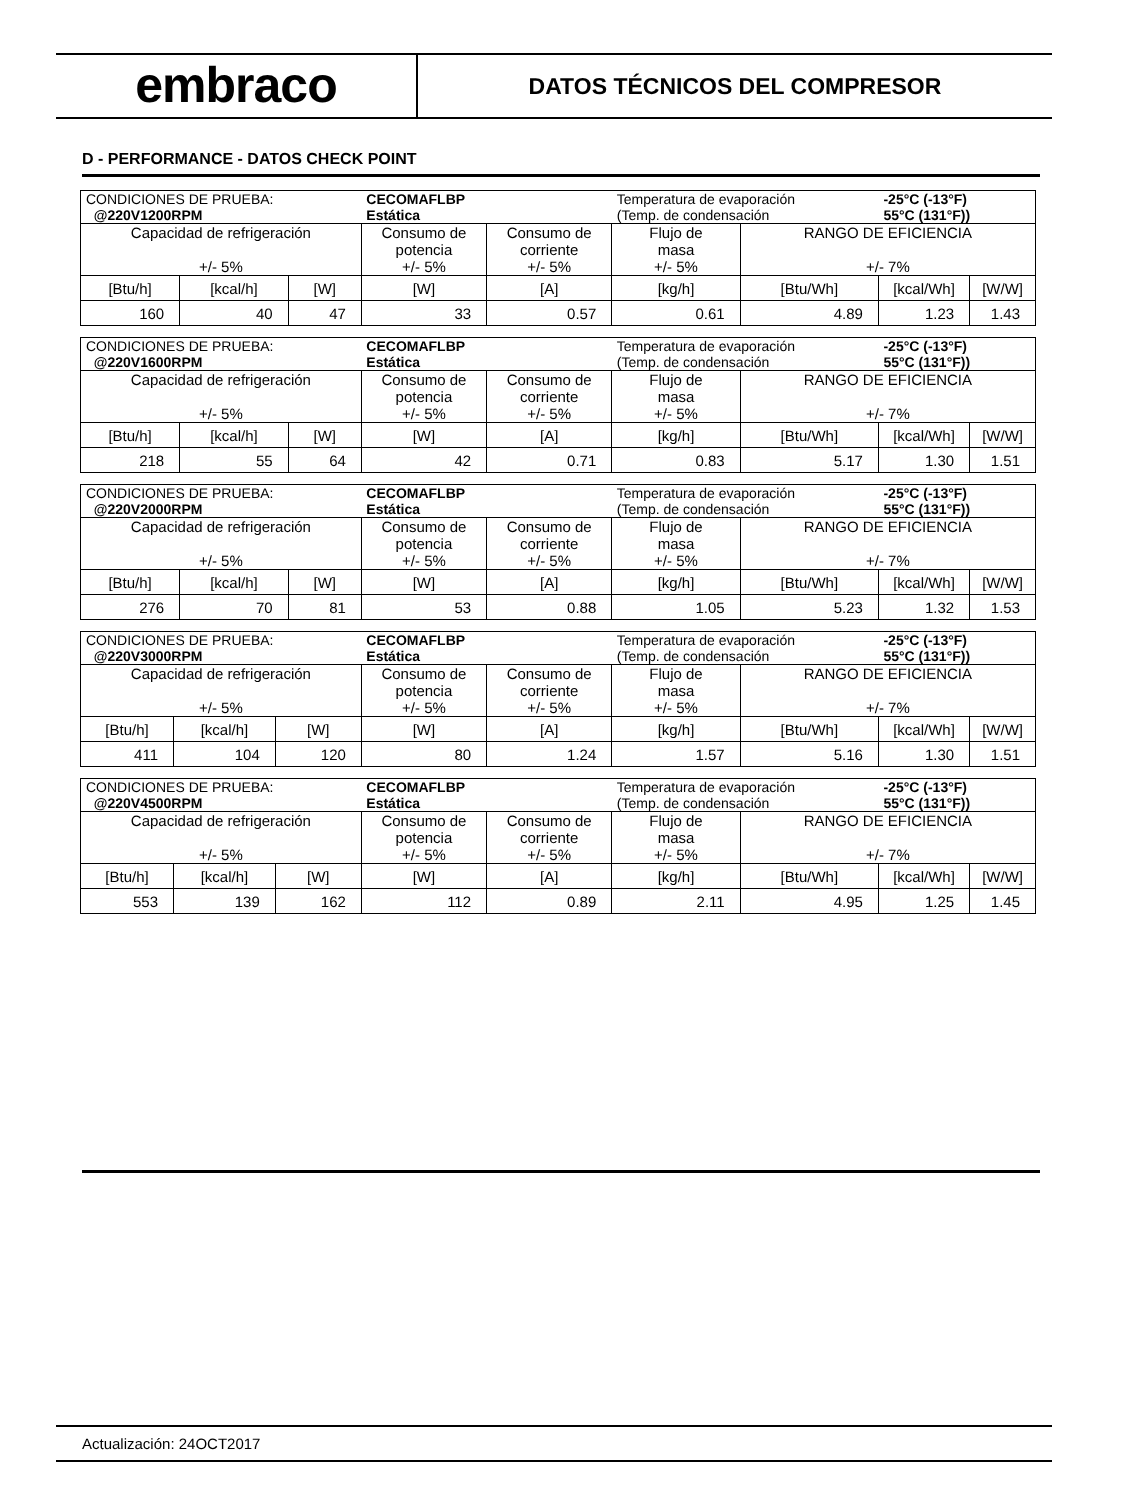embraco
DATOS TÉCNICOS DEL COMPRESOR
D - PERFORMANCE - DATOS CHECK POINT
| CONDICIONES DE PRUEBA: @220V1200RPM | | | CECOMAFLBP Estática | | Temperatura de evaporación (Temp. de condensación | | -25°C (-13°F) 55°C (131°F)) | |
| Capacidad de refrigeración +/- 5% | | | Consumo de potencia +/- 5% | Consumo de corriente +/- 5% | Flujo de masa +/- 5% | RANGO DE EFICIENCIA +/- 7% | | |
| [Btu/h] | [kcal/h] | [W] | [W] | [A] | [kg/h] | [Btu/Wh] | [kcal/Wh] | [W/W] |
| 160 | 40 | 47 | 33 | 0.57 | 0.61 | 4.89 | 1.23 | 1.43 |
| CONDICIONES DE PRUEBA: @220V1600RPM | | | CECOMAFLBP Estática | | Temperatura de evaporación (Temp. de condensación | | -25°C (-13°F) 55°C (131°F)) | |
| Capacidad de refrigeración +/- 5% | | | Consumo de potencia +/- 5% | Consumo de corriente +/- 5% | Flujo de masa +/- 5% | RANGO DE EFICIENCIA +/- 7% | | |
| [Btu/h] | [kcal/h] | [W] | [W] | [A] | [kg/h] | [Btu/Wh] | [kcal/Wh] | [W/W] |
| 218 | 55 | 64 | 42 | 0.71 | 0.83 | 5.17 | 1.30 | 1.51 |
| CONDICIONES DE PRUEBA: @220V2000RPM | | | CECOMAFLBP Estática | | Temperatura de evaporación (Temp. de condensación | | -25°C (-13°F) 55°C (131°F)) | |
| Capacidad de refrigeración +/- 5% | | | Consumo de potencia +/- 5% | Consumo de corriente +/- 5% | Flujo de masa +/- 5% | RANGO DE EFICIENCIA +/- 7% | | |
| [Btu/h] | [kcal/h] | [W] | [W] | [A] | [kg/h] | [Btu/Wh] | [kcal/Wh] | [W/W] |
| 276 | 70 | 81 | 53 | 0.88 | 1.05 | 5.23 | 1.32 | 1.53 |
| CONDICIONES DE PRUEBA: @220V3000RPM | | | CECOMAFLBP Estática | | Temperatura de evaporación (Temp. de condensación | | -25°C (-13°F) 55°C (131°F)) | |
| Capacidad de refrigeración +/- 5% | | | Consumo de potencia +/- 5% | Consumo de corriente +/- 5% | Flujo de masa +/- 5% | RANGO DE EFICIENCIA +/- 7% | | |
| [Btu/h] | [kcal/h] | [W] | [W] | [A] | [kg/h] | [Btu/Wh] | [kcal/Wh] | [W/W] |
| 411 | 104 | 120 | 80 | 1.24 | 1.57 | 5.16 | 1.30 | 1.51 |
| CONDICIONES DE PRUEBA: @220V4500RPM | | | CECOMAFLBP Estática | | Temperatura de evaporación (Temp. de condensación | | -25°C (-13°F) 55°C (131°F)) | |
| Capacidad de refrigeración +/- 5% | | | Consumo de potencia +/- 5% | Consumo de corriente +/- 5% | Flujo de masa +/- 5% | RANGO DE EFICIENCIA +/- 7% | | |
| [Btu/h] | [kcal/h] | [W] | [W] | [A] | [kg/h] | [Btu/Wh] | [kcal/Wh] | [W/W] |
| 553 | 139 | 162 | 112 | 0.89 | 2.11 | 4.95 | 1.25 | 1.45 |
Actualización: 24OCT2017